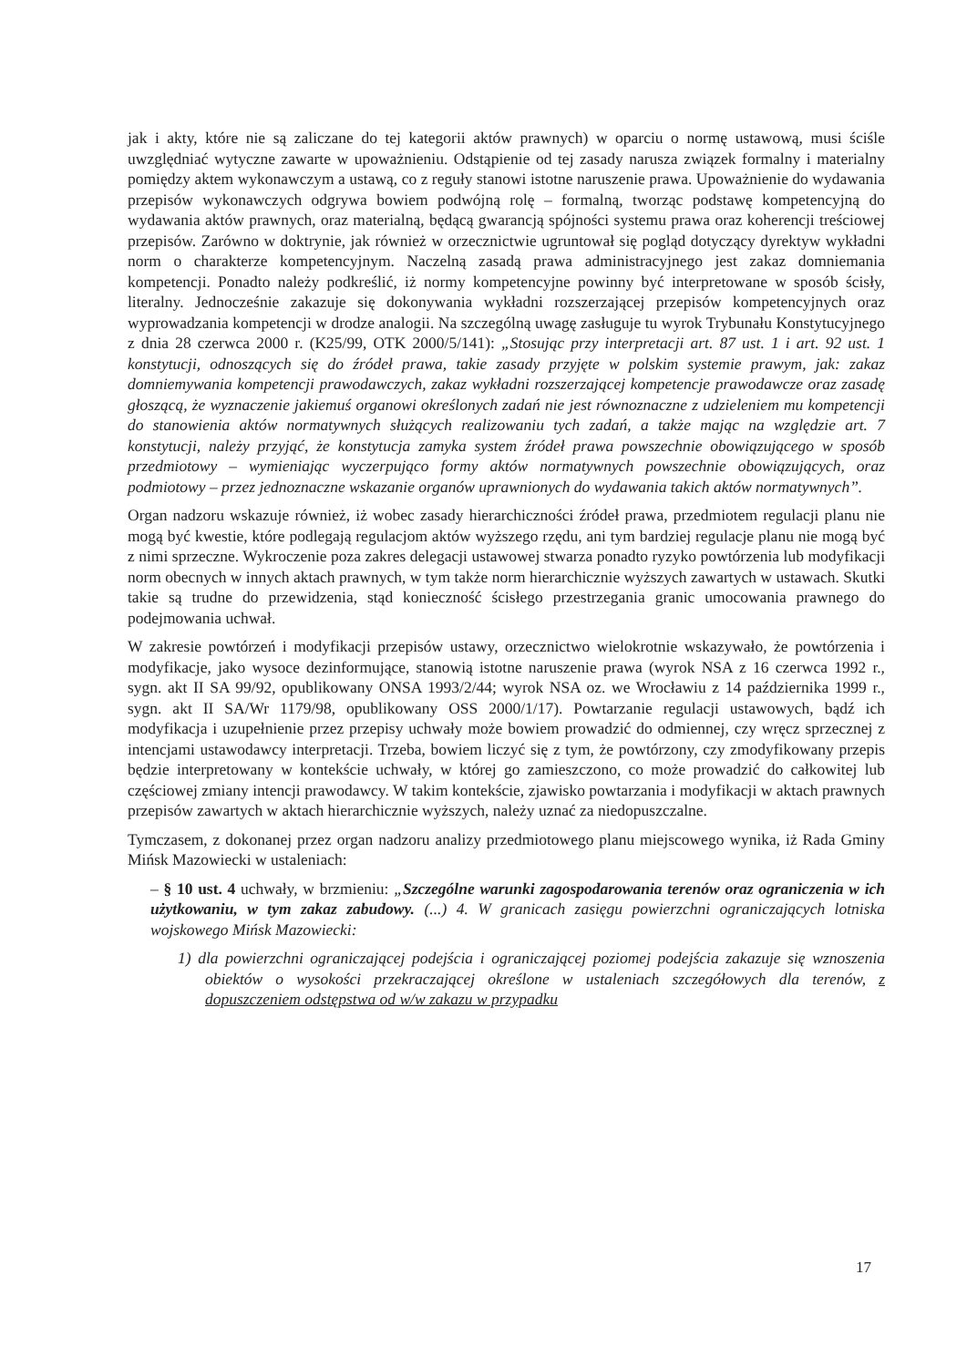jak i akty, które nie są zaliczane do tej kategorii aktów prawnych) w oparciu o normę ustawową, musi ściśle uwzględniać wytyczne zawarte w upoważnieniu. Odstąpienie od tej zasady narusza związek formalny i materialny pomiędzy aktem wykonawczym a ustawą, co z reguły stanowi istotne naruszenie prawa. Upoważnienie do wydawania przepisów wykonawczych odgrywa bowiem podwójną rolę – formalną, tworząc podstawę kompetencyjną do wydawania aktów prawnych, oraz materialną, będącą gwarancją spójności systemu prawa oraz koherencji treściowej przepisów. Zarówno w doktrynie, jak również w orzecznictwie ugruntował się pogląd dotyczący dyrektyw wykładni norm o charakterze kompetencyjnym. Naczelną zasadą prawa administracyjnego jest zakaz domniemania kompetencji. Ponadto należy podkreślić, iż normy kompetencyjne powinny być interpretowane w sposób ścisły, literalny. Jednocześnie zakazuje się dokonywania wykładni rozszerzającej przepisów kompetencyjnych oraz wyprowadzania kompetencji w drodze analogii. Na szczególną uwagę zasługuje tu wyrok Trybunału Konstytucyjnego z dnia 28 czerwca 2000 r. (K25/99, OTK 2000/5/141): „Stosując przy interpretacji art. 87 ust. 1 i art. 92 ust. 1 konstytucji, odnoszących się do źródeł prawa, takie zasady przyjęte w polskim systemie prawym, jak: zakaz domniemywania kompetencji prawodawczych, zakaz wykładni rozszerzającej kompetencje prawodawcze oraz zasadę głoszącą, że wyznaczenie jakiemuś organowi określonych zadań nie jest równoznaczne z udzieleniem mu kompetencji do stanowienia aktów normatywnych służących realizowaniu tych zadań, a także mając na względzie art. 7 konstytucji, należy przyjąć, że konstytucja zamyka system źródeł prawa powszechnie obowiązującego w sposób przedmiotowy – wymieniając wyczerpująco formy aktów normatywnych powszechnie obowiązujących, oraz podmiotowy – przez jednoznaczne wskazanie organów uprawnionych do wydawania takich aktów normatywnych”.
Organ nadzoru wskazuje również, iż wobec zasady hierarchiczności źródeł prawa, przedmiotem regulacji planu nie mogą być kwestie, które podlegają regulacjom aktów wyższego rzędu, ani tym bardziej regulacje planu nie mogą być z nimi sprzeczne. Wykroczenie poza zakres delegacji ustawowej stwarza ponadto ryzyko powtórzenia lub modyfikacji norm obecnych w innych aktach prawnych, w tym także norm hierarchicznie wyższych zawartych w ustawach. Skutki takie są trudne do przewidzenia, stąd konieczność ścisłego przestrzegania granic umocowania prawnego do podejmowania uchwał.
W zakresie powtórzeń i modyfikacji przepisów ustawy, orzecznictwo wielokrotnie wskazywało, że powtórzenia i modyfikacje, jako wysoce dezinformujące, stanowią istotne naruszenie prawa (wyrok NSA z 16 czerwca 1992 r., sygn. akt II SA 99/92, opublikowany ONSA 1993/2/44; wyrok NSA oz. we Wrocławiu z 14 października 1999 r., sygn. akt II SA/Wr 1179/98, opublikowany OSS 2000/1/17). Powtarzanie regulacji ustawowych, bądź ich modyfikacja i uzupełnienie przez przepisy uchwały może bowiem prowadzić do odmiennej, czy wręcz sprzecznej z intencjami ustawodawcy interpretacji. Trzeba, bowiem liczyć się z tym, że powtórzony, czy zmodyfikowany przepis będzie interpretowany w kontekście uchwały, w której go zamieszczono, co może prowadzić do całkowitej lub częściowej zmiany intencji prawodawcy. W takim kontekście, zjawisko powtarzania i modyfikacji w aktach prawnych przepisów zawartych w aktach hierarchicznie wyższych, należy uznać za niedopuszczalne.
Tymczasem, z dokonanej przez organ nadzoru analizy przedmiotowego planu miejscowego wynika, iż Rada Gminy Mińsk Mazowiecki w ustaleniach:
– § 10 ust. 4 uchwały, w brzmieniu: „Szczególne warunki zagospodarowania terenów oraz ograniczenia w ich użytkowaniu, w tym zakaz zabudowy. (...) 4. W granicach zasięgu powierzchni ograniczających lotniska wojskowego Mińsk Mazowiecki:
1) dla powierzchni ograniczającej podejścia i ograniczającej poziomej podejścia zakazuje się wznoszenia obiektów o wysokości przekraczającej określone w ustaleniach szczegółowych dla terenów, z dopuszczeniem odstępstwa od w/w zakazu w przypadku
17